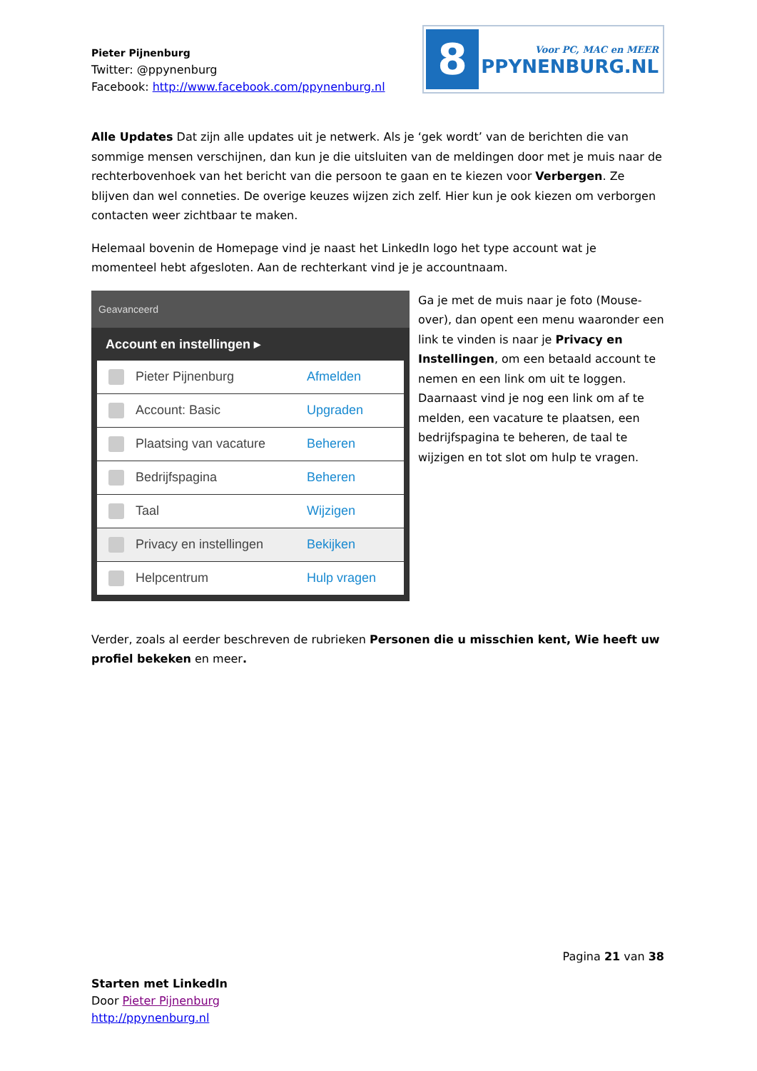Pieter Pijnenburg
Twitter: @ppynenburg
Facebook: http://www.facebook.com/ppynenburg.nl
8
Voor PC, MAC en MEER
PPYNENBURG.NL
Alle Updates Dat zijn alle updates uit je netwerk. Als je ‘gek wordt’ van de berichten die van sommige mensen verschijnen, dan kun je die uitsluiten van de meldingen door met je muis naar de rechterbovenhoek van het bericht van die persoon te gaan en te kiezen voor Verbergen. Ze blijven dan wel conneties. De overige keuzes wijzen zich zelf. Hier kun je ook kiezen om verborgen contacten weer zichtbaar te maken.
Helemaal bovenin de Homepage vind je naast het LinkedIn logo het type account wat je momenteel hebt afgesloten. Aan de rechterkant vind je je accountnaam.
Geavanceerd
Account en instellingen ▸
Pieter Pijnenburg Afmelden
Account: Basic Upgraden
Plaatsing van vacature Beheren
Bedrijfspagina Beheren
Taal Wijzigen
Privacy en instellingen Bekijken
Helpcentrum Hulp vragen
Ga je met de muis naar je foto (Mouse-over), dan opent een menu waaronder een link te vinden is naar je Privacy en Instellingen, om een betaald account te nemen en een link om uit te loggen. Daarnaast vind je nog een link om af te melden, een vacature te plaatsen, een bedrijfspagina te beheren, de taal te wijzigen en tot slot om hulp te vragen.
Verder, zoals al eerder beschreven de rubrieken Personen die u misschien kent, Wie heeft uw profiel bekeken en meer.
Pagina 21 van 38
Starten met LinkedIn
Door Pieter Pijnenburg
http://ppynenburg.nl